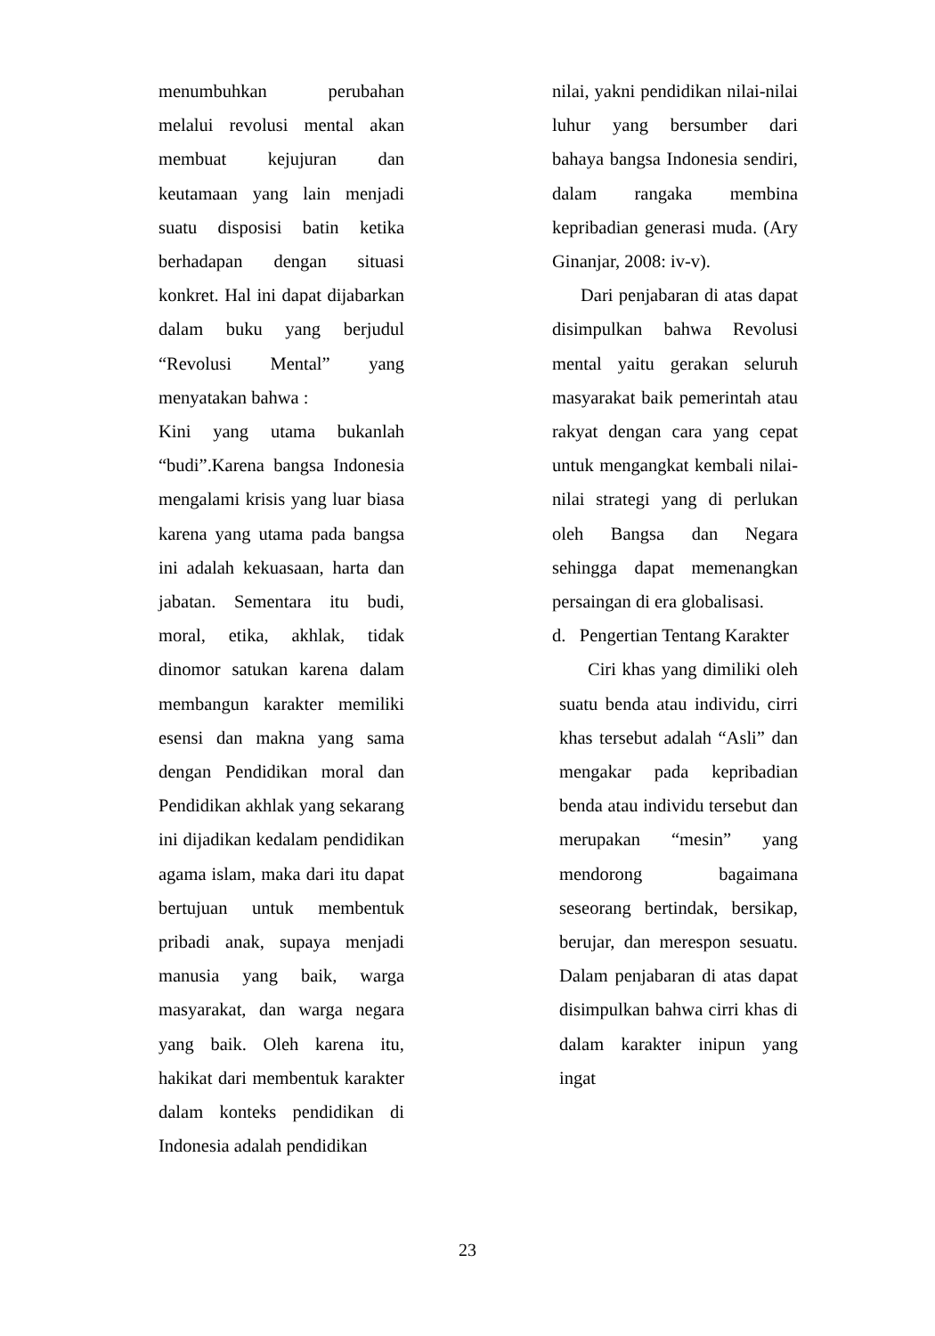menumbuhkan perubahan melalui revolusi mental akan membuat kejujuran dan keutamaan yang lain menjadi suatu disposisi batin ketika berhadapan dengan situasi konkret. Hal ini dapat dijabarkan dalam buku yang berjudul “Revolusi Mental” yang menyatakan bahwa :
Kini yang utama bukanlah “budi”.Karena bangsa Indonesia mengalami krisis yang luar biasa karena yang utama pada bangsa ini adalah kekuasaan, harta dan jabatan. Sementara itu budi, moral, etika, akhlak, tidak dinomor satukan karena dalam membangun karakter memiliki esensi dan makna yang sama dengan Pendidikan moral dan Pendidikan akhlak yang sekarang ini dijadikan kedalam pendidikan agama islam, maka dari itu dapat bertujuan untuk membentuk pribadi anak, supaya menjadi manusia yang baik, warga masyarakat, dan warga negara yang baik. Oleh karena itu, hakikat dari membentuk karakter dalam konteks pendidikan di Indonesia adalah pendidikan
nilai, yakni pendidikan nilai-nilai luhur yang bersumber dari bahaya bangsa Indonesia sendiri, dalam rangaka membina kepribadian generasi muda. (Ary Ginanjar, 2008: iv-v).
Dari penjabaran di atas dapat disimpulkan bahwa Revolusi mental yaitu gerakan seluruh masyarakat baik pemerintah atau rakyat dengan cara yang cepat untuk mengangkat kembali nilai-nilai strategi yang di perlukan oleh Bangsa dan Negara sehingga dapat memenangkan persaingan di era globalisasi.
d. Pengertian Tentang Karakter
Ciri khas yang dimiliki oleh suatu benda atau individu, cirri khas tersebut adalah “Asli” dan mengakar pada kepribadian benda atau individu tersebut dan merupakan “mesin” yang mendorong bagaimana seseorang bertindak, bersikap, berujar, dan merespon sesuatu. Dalam penjabaran di atas dapat disimpulkan bahwa cirri khas di dalam karakter inipun yang ingat
23